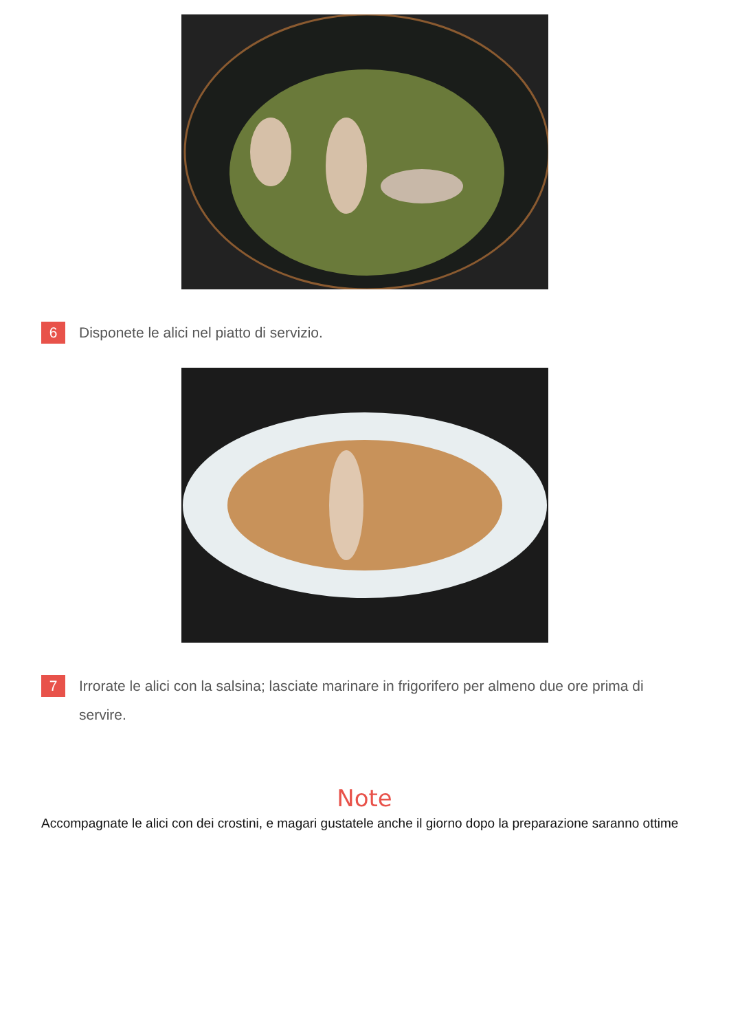6 Disponete le alici nel piatto di servizio.
7 Irrorate le alici con la salsina; lasciate marinare in frigorifero per almeno due ore prima di servire.
Note
Accompagnate le alici con dei crostini, e magari gustatele anche il giorno dopo la preparazione saranno ottime